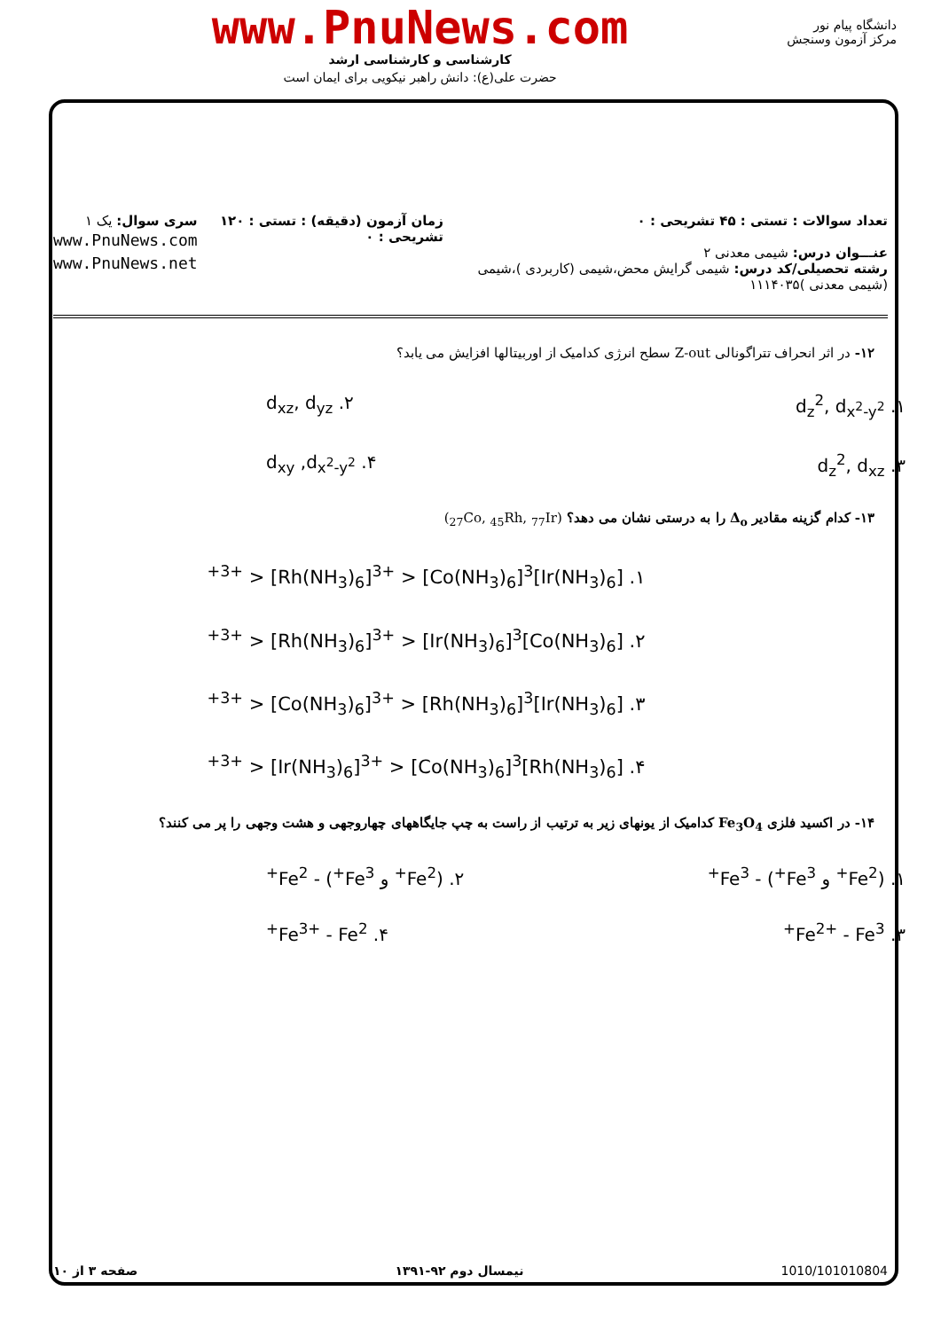www.PnuNews.com
کارشناسی و کارشناسی ارشد
حضرت علی(ع): دانش راهبر نیکویی برای ایمان است
دانشگاه پیام نور
مرکز آزمون وسنجش
تعداد سوالات : تستی : ۴۵ تشریحی : ۰
عنـــوان درس: شیمی معدنی ۲
رشته تحصیلی/کد درس: شیمی گرایش محض،شیمی (کاربردی )،شیمی (شیمی معدنی )۱۱۱۴۰۳۵
زمان آزمون (دقیقه) : تستی : ۱۲۰ تشریحی : ۰
سری سوال: یک ۱
www.PnuNews.com
www.PnuNews.net
۱۲- در اثر انحراف تتراگونالی Z-out سطح انرژی کدامیک از اوربیتالها افزایش می یابد؟
۱. d<sub>z</sub><sup>2</sup>, d<sub>x<sup>2</sup>-y<sup>2</sup></sub> ۲. d<sub>xz</sub>, d<sub>yz</sub>
۳. d<sub>z</sub><sup>2</sup>, d<sub>xz</sub> ۴. d<sub>xy</sub> ,d<sub>x<sup>2</sup>-y<sup>2</sup></sub>
۱۳- کدام گزینه مقادیر Δ<sub>o</sub> را به درستی نشان می دهد؟ (<sub>27</sub>Co, <sub>45</sub>Rh, <sub>77</sub>Ir)
۱. [Ir(NH<sub>3</sub>)<sub>6</sub>]<sup>3+</sup> > [Rh(NH<sub>3</sub>)<sub>6</sub>]<sup>3+</sup> > [Co(NH<sub>3</sub>)<sub>6</sub>]<sup>3+</sup>
۲. [Co(NH<sub>3</sub>)<sub>6</sub>]<sup>3+</sup> > [Rh(NH<sub>3</sub>)<sub>6</sub>]<sup>3+</sup> > [Ir(NH<sub>3</sub>)<sub>6</sub>]<sup>3+</sup>
۳. [Ir(NH<sub>3</sub>)<sub>6</sub>]<sup>3+</sup> > [Co(NH<sub>3</sub>)<sub>6</sub>]<sup>3+</sup> > [Rh(NH<sub>3</sub>)<sub>6</sub>]<sup>3+</sup>
۴. [Rh(NH<sub>3</sub>)<sub>6</sub>]<sup>3+</sup> > [Ir(NH<sub>3</sub>)<sub>6</sub>]<sup>3+</sup> > [Co(NH<sub>3</sub>)<sub>6</sub>]<sup>3+</sup>
۱۴- در اکسید فلزی Fe<sub>3</sub>O<sub>4</sub> کدامیک از یونهای زیر به ترتیب از راست به چپ جایگاههای چهاروجهی و هشت وجهی را پر می کنند؟
۱. (Fe<sup>2+</sup> و Fe<sup>3+</sup>) - Fe<sup>3+</sup> ۲. (Fe<sup>2+</sup> و Fe<sup>3+</sup>) - Fe<sup>2+</sup>
۳. Fe<sup>2+</sup> - Fe<sup>3+</sup> ۴. Fe<sup>3+</sup> - Fe<sup>2+</sup>
1010/101010804 نیمسال دوم ۹۲-۱۳۹۱ صفحه ۳ از ۱۰